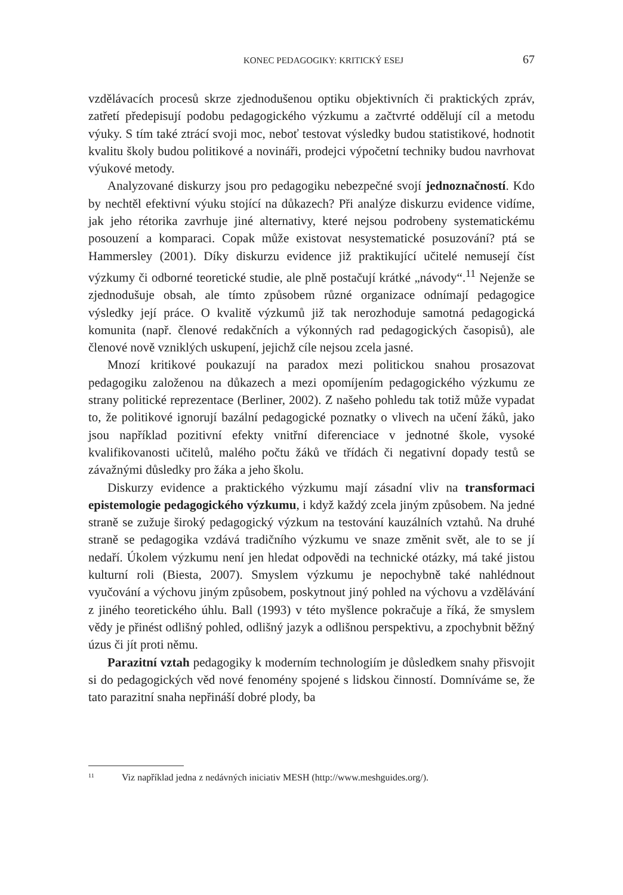KONEC PEDAGOGIKY: KRITICKÝ ESEJ 67
vzdělávacích procesů skrze zjednodušenou optiku objektivních či praktických zpráv, zatřetí předepisují podobu pedagogického výzkumu a začtvrté oddělují cíl a metodu výuky. S tím také ztrácí svoji moc, neboť testovat výsledky budou statistikové, hodnotit kvalitu školy budou politikové a novináři, prodejci výpočetní techniky budou navrhovat výukové metody.
Analyzované diskurzy jsou pro pedagogiku nebezpečné svojí jednoznačností. Kdo by nechtěl efektivní výuku stojící na důkazech? Při analýze diskurzu evidence vidíme, jak jeho rétorika zavrhuje jiné alternativy, které nejsou podrobeny systematickému posouzení a komparaci. Copak může existovat nesystematické posuzování? ptá se Hammersley (2001). Díky diskurzu evidence již praktikující učitelé nemusejí číst výzkumy či odborné teoretické studie, ale plně postačují krátké „návody“.<sup>11</sup> Nejenže se zjednodušuje obsah, ale tímto způsobem různé organizace odnímají pedagogice výsledky její práce. O kvalitě výzkumů již tak nerozhoduje samotná pedagogická komunita (např. členové redakčních a výkonných rad pedagogických časopisů), ale členové nově vzniklých uskupení, jejichž cíle nejsou zcela jasné.
Mnozí kritikové poukazují na paradox mezi politickou snahou prosazovat pedagogiku založenou na důkazech a mezi opomíjením pedagogického výzkumu ze strany politické reprezentace (Berliner, 2002). Z našeho pohledu tak totiž může vypadat to, že politikové ignorují bazální pedagogické poznatky o vlivech na učení žáků, jako jsou například pozitivní efekty vnitřní diferenciace v jednotné škole, vysoké kvalifikovanosti učitelů, malého počtu žáků ve třídách či negativní dopady testů se závažnými důsledky pro žáka a jeho školu.
Diskurzy evidence a praktického výzkumu mají zásadní vliv na transformaci epistemologie pedagogického výzkumu, i když každý zcela jiným způsobem. Na jedné straně se zužuje široký pedagogický výzkum na testování kauzálních vztahů. Na druhé straně se pedagogika vzdává tradičního výzkumu ve snaze změnit svět, ale to se jí nedaří. Úkolem výzkumu není jen hledat odpovědi na technické otázky, má také jistou kulturní roli (Biesta, 2007). Smyslem výzkumu je nepochybně také nahlédnout vyučování a výchovu jiným způsobem, poskytnout jiný pohled na výchovu a vzdělávání z jiného teoretického úhlu. Ball (1993) v této myšlence pokračuje a říká, že smyslem vědy je přinést odlišný pohled, odlišný jazyk a odlišnou perspektivu, a zpochybnit běžný úzus či jít proti němu.
Parazitní vztah pedagogiky k moderním technologiím je důsledkem snahy přisvojit si do pedagogických věd nové fenomény spojené s lidskou činností. Domníváme se, že tato parazitní snaha nepřináší dobré plody, ba
<sup>11</sup> Viz například jedna z nedávných iniciativ MESH (http://www.meshguides.org/).